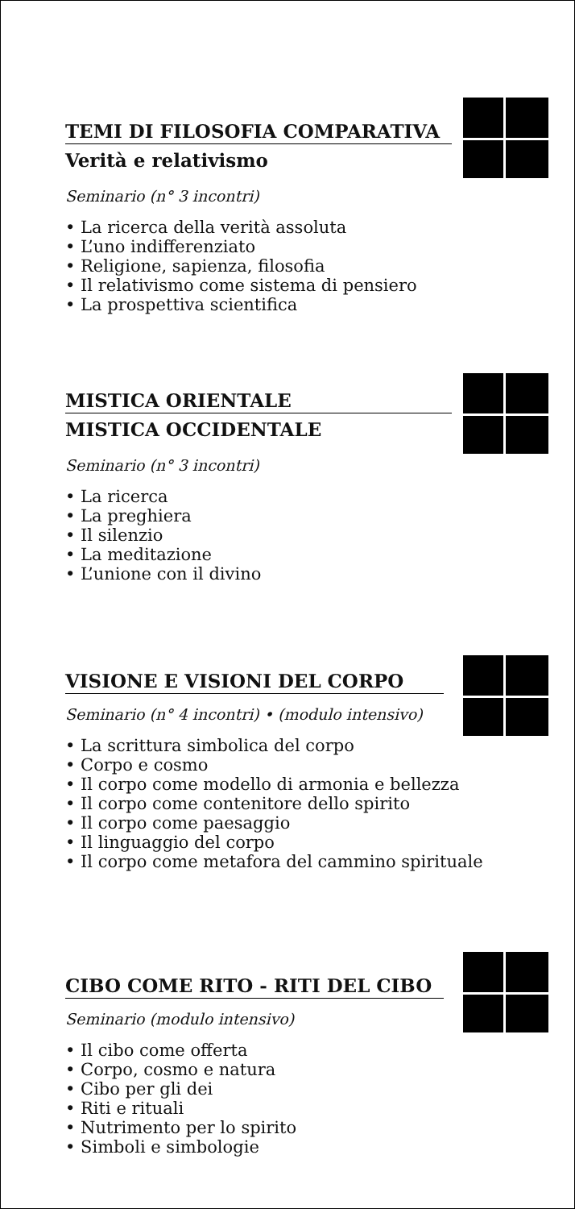TEMI DI FILOSOFIA COMPARATIVA
Verità e relativismo
Seminario (n° 3 incontri)
• La ricerca della verità assoluta
• L’uno indifferenziato
• Religione, sapienza, filosofia
• Il relativismo come sistema di pensiero
• La prospettiva scientifica
MISTICA ORIENTALE
MISTICA OCCIDENTALE
Seminario (n° 3 incontri)
• La ricerca
• La preghiera
• Il silenzio
• La meditazione
• L’unione con il divino
VISIONE E VISIONI DEL CORPO
Seminario (n° 4 incontri) • (modulo intensivo)
• La scrittura simbolica del corpo
• Corpo e cosmo
• Il corpo come modello di armonia e bellezza
• Il corpo come contenitore dello spirito
• Il corpo come paesaggio
• Il linguaggio del corpo
• Il corpo come metafora del cammino spirituale
CIBO COME RITO - RITI DEL CIBO
Seminario (modulo intensivo)
• Il cibo come offerta
• Corpo, cosmo e natura
• Cibo per gli dei
• Riti e rituali
• Nutrimento per lo spirito
• Simboli e simbologie